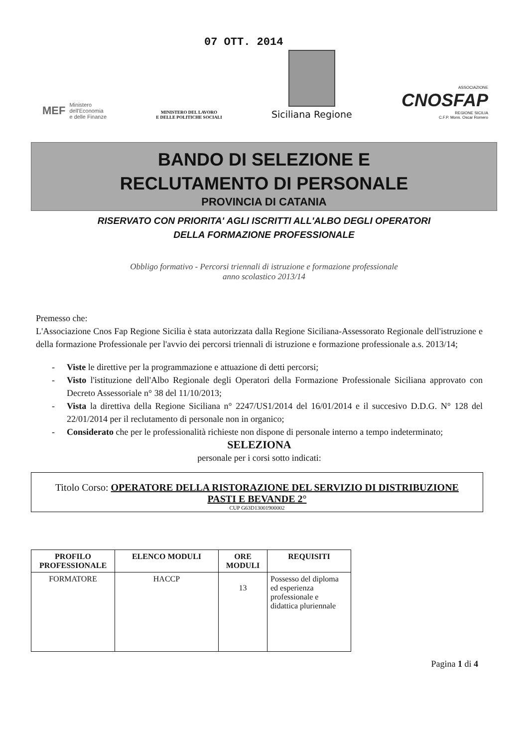07 OTT. 2014
MEF
Ministero
dell'Economia
e delle Finanze
MINISTERO DEL LAVORO
E DELLE POLITICHE SOCIALI
Siciliana Regione
ASSOCIAZIONE
CNOSFAP
REGIONE SICILIA
C.F.P. Mons. Oscar Romero
BANDO DI SELEZIONE E
RECLUTAMENTO DI PERSONALE
PROVINCIA DI CATANIA
RISERVATO CON PRIORITA' AGLI ISCRITTI ALL'ALBO DEGLI OPERATORI
DELLA FORMAZIONE PROFESSIONALE
Obbligo formativo - Percorsi triennali di istruzione e formazione professionale
anno scolastico 2013/14
Premesso che:
L'Associazione Cnos Fap Regione Sicilia è stata autorizzata dalla Regione Siciliana-Assessorato Regionale dell'istruzione e della formazione Professionale per l'avvio dei percorsi triennali di istruzione e formazione professionale a.s. 2013/14;
- Viste le direttive per la programmazione e attuazione di detti percorsi;
- Visto l'istituzione dell'Albo Regionale degli Operatori della Formazione Professionale Siciliana approvato con Decreto Assessoriale n° 38 del 11/10/2013;
- Vista la direttiva della Regione Siciliana n° 2247/US1/2014 del 16/01/2014 e il succesivo D.D.G. N° 128 del 22/01/2014 per il reclutamento di personale non in organico;
- Considerato che per le professionalità richieste non dispone di personale interno a tempo indeterminato;
SELEZIONA
personale per i corsi sotto indicati:
Titolo Corso: OPERATORE DELLA RISTORAZIONE DEL SERVIZIO DI DISTRIBUZIONE
PASTI E BEVANDE 2°
CUP G63D13001900002
| PROFILO PROFESSIONALE | ELENCO MODULI | ORE MODULI | REQUISITI |
| --- | --- | --- | --- |
| FORMATORE | HACCP | 13 | Possesso del diploma ed esperienza professionale e didattica pluriennale |
Pagina 1 di 4